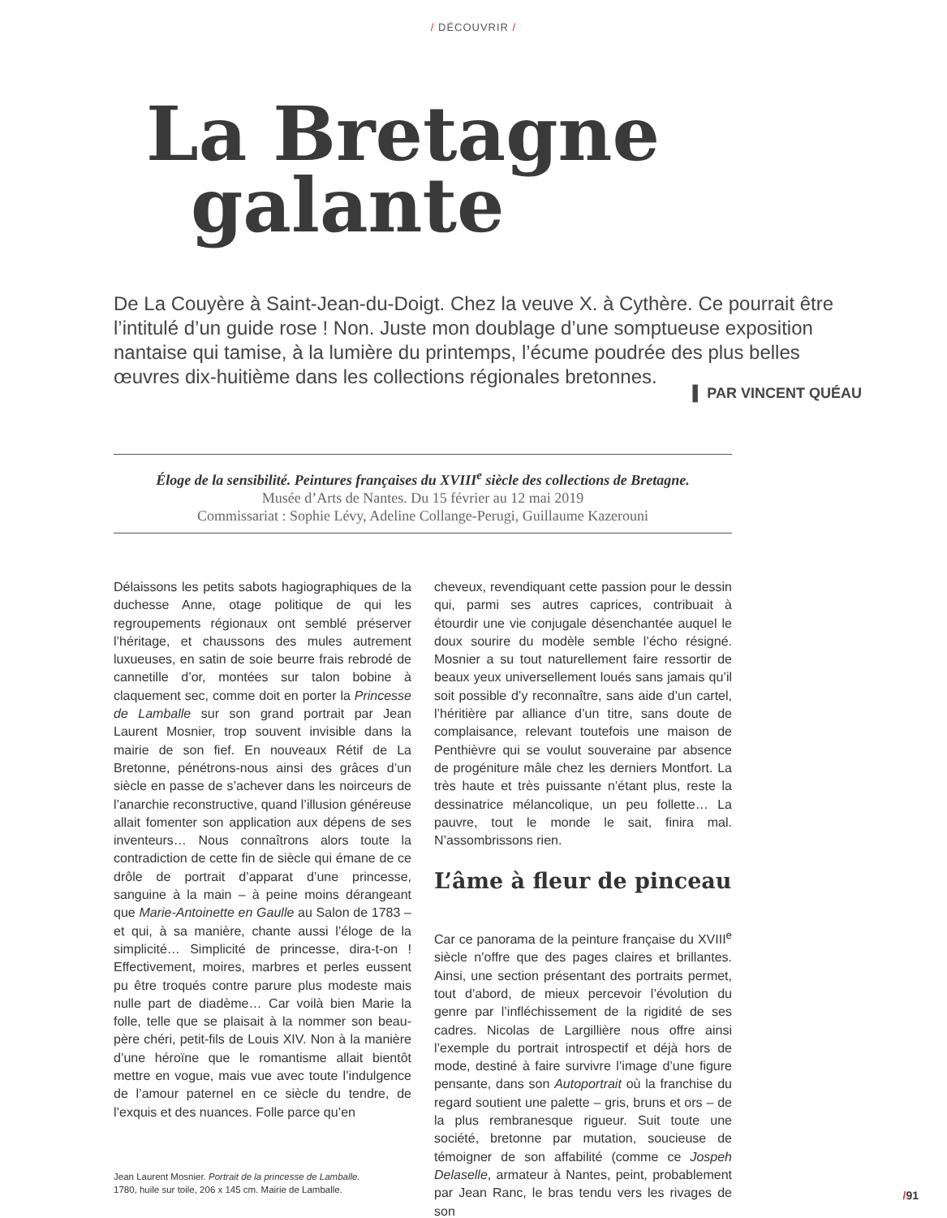/ DÉCOUVRIR /
La Bretagne
galante
De La Couyère à Saint-Jean-du-Doigt. Chez la veuve X. à Cythère. Ce pourrait être l’intitulé d’un guide rose ! Non. Juste mon doublage d’une somptueuse exposition nantaise qui tamise, à la lumière du printemps, l’écume poudrée des plus belles œuvres dix-huitième dans les collections régionales bretonnes.
▌ PAR VINCENT QUÉAU
Éloge de la sensibilité. Peintures françaises du XVIII<sup>e</sup> siècle des collections de Bretagne.
Musée d’Arts de Nantes. Du 15 février au 12 mai 2019
Commissariat : Sophie Lévy, Adeline Collange-Perugi, Guillaume Kazerouni
Délaissons les petits sabots hagiographiques de la duchesse Anne, otage politique de qui les regroupements régionaux ont semblé préserver l’héritage, et chaussons des mules autrement luxueuses, en satin de soie beurre frais rebrodé de cannetille d’or, montées sur talon bobine à claquement sec, comme doit en porter la Princesse de Lamballe sur son grand portrait par Jean Laurent Mosnier, trop souvent invisible dans la mairie de son fief. En nouveaux Rétif de La Bretonne, pénétrons-nous ainsi des grâces d’un siècle en passe de s’achever dans les noirceurs de l’anarchie reconstructive, quand l’illusion généreuse allait fomenter son application aux dépens de ses inventeurs… Nous connaîtrons alors toute la contradiction de cette fin de siècle qui émane de ce drôle de portrait d’apparat d’une princesse, sanguine à la main – à peine moins dérangeant que Marie-Antoinette en Gaulle au Salon de 1783 – et qui, à sa manière, chante aussi l’éloge de la simplicité… Simplicité de princesse, dira-t-on ! Effectivement, moires, marbres et perles eussent pu être troqués contre parure plus modeste mais nulle part de diadème… Car voilà bien Marie la folle, telle que se plaisait à la nommer son beau-père chéri, petit-fils de Louis XIV. Non à la manière d’une héroïne que le romantisme allait bientôt mettre en vogue, mais vue avec toute l’indulgence de l’amour paternel en ce siècle du tendre, de l’exquis et des nuances. Folle parce qu’en
Jean Laurent Mosnier. Portrait de la princesse de Lamballe.
1780, huile sur toile, 206 x 145 cm. Mairie de Lamballe.
cheveux, revendiquant cette passion pour le dessin qui, parmi ses autres caprices, contribuait à étourdir une vie conjugale désenchantée auquel le doux sourire du modèle semble l’écho résigné. Mosnier a su tout naturellement faire ressortir de beaux yeux universellement loués sans jamais qu’il soit possible d’y reconnaître, sans aide d’un cartel, l’héritière par alliance d’un titre, sans doute de complaisance, relevant toutefois une maison de Penthièvre qui se voulut souveraine par absence de progéniture mâle chez les derniers Montfort. La très haute et très puissante n’étant plus, reste la dessinatrice mélancolique, un peu follette… La pauvre, tout le monde le sait, finira mal. N’assombrissons rien.
L’âme à fleur de pinceau
Car ce panorama de la peinture française du XVIII<sup>e</sup> siècle n’offre que des pages claires et brillantes. Ainsi, une section présentant des portraits permet, tout d’abord, de mieux percevoir l’évolution du genre par l’infléchissement de la rigidité de ses cadres. Nicolas de Largillière nous offre ainsi l’exemple du portrait introspectif et déjà hors de mode, destiné à faire survivre l’image d’une figure pensante, dans son Autoportrait où la franchise du regard soutient une palette – gris, bruns et ors – de la plus rembranesque rigueur. Suit toute une société, bretonne par mutation, soucieuse de témoigner de son affabilité (comme ce Jospeh Delaselle, armateur à Nantes, peint, probablement par Jean Ranc, le bras tendu vers les rivages de son
/91